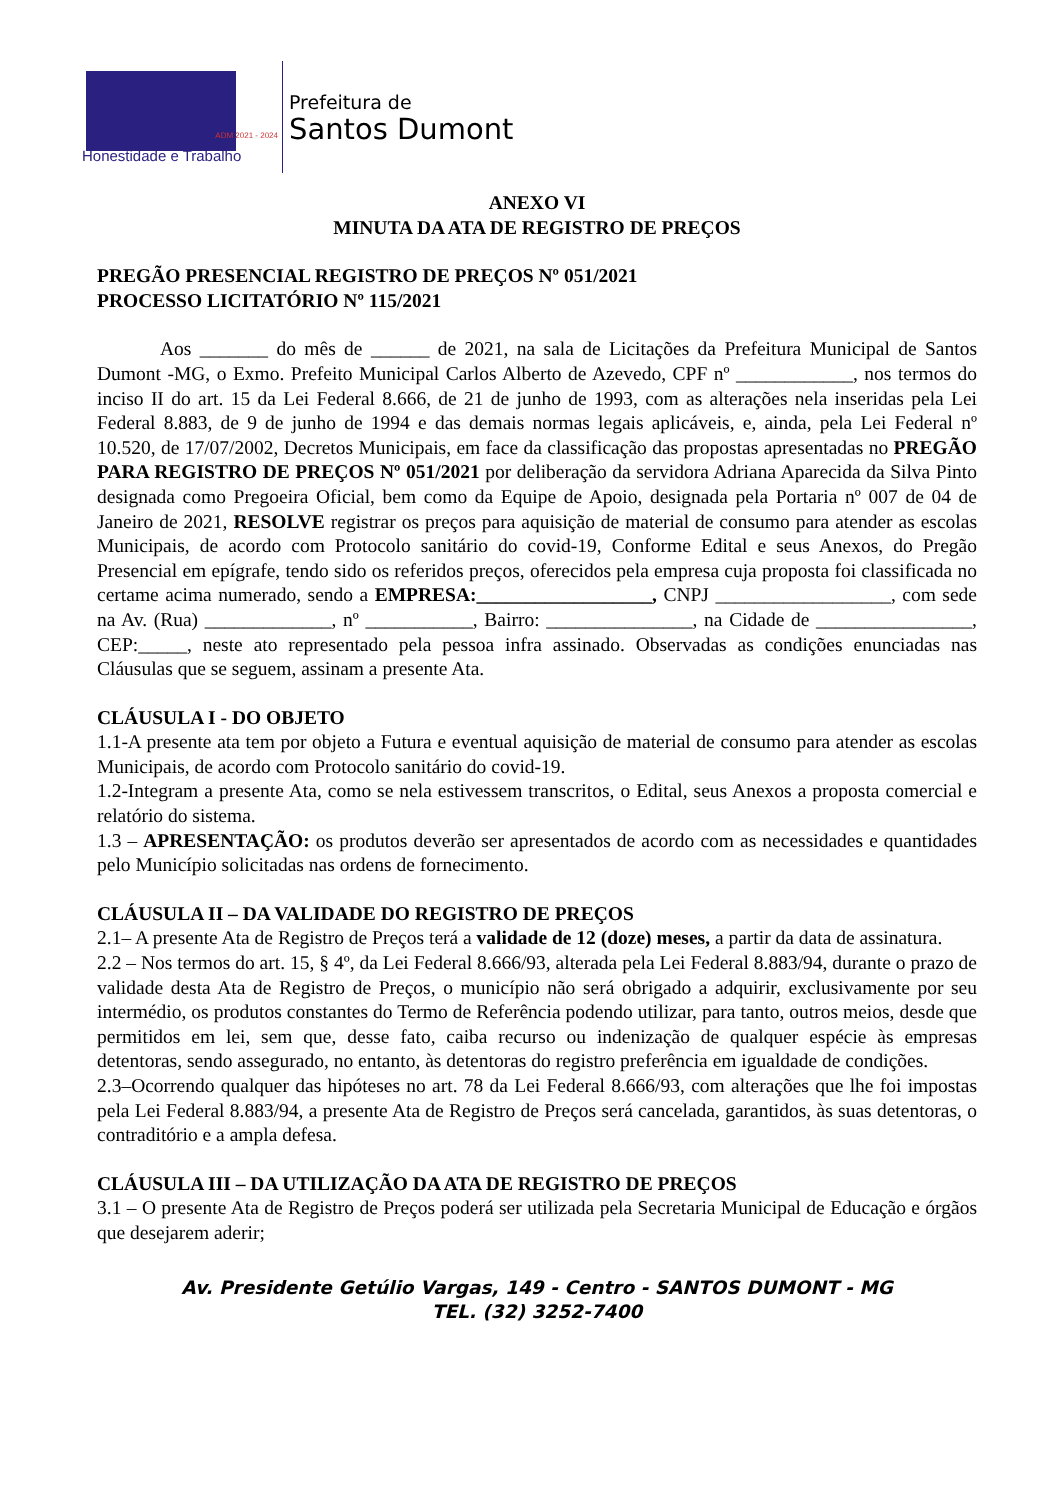ADM 2021 - 2024
Honestidade e Trabalho
Prefeitura de
Santos Dumont
ANEXO VI
MINUTA DA ATA DE REGISTRO DE PREÇOS
PREGÃO PRESENCIAL REGISTRO DE PREÇOS Nº 051/2021
PROCESSO LICITATÓRIO Nº 115/2021
Aos _______ do mês de ______ de 2021, na sala de Licitações da Prefeitura Municipal de Santos Dumont -MG, o Exmo. Prefeito Municipal Carlos Alberto de Azevedo, CPF nº ____________, nos termos do inciso II do art. 15 da Lei Federal 8.666, de 21 de junho de 1993, com as alterações nela inseridas pela Lei Federal 8.883, de 9 de junho de 1994 e das demais normas legais aplicáveis, e, ainda, pela Lei Federal nº 10.520, de 17/07/2002, Decretos Municipais, em face da classificação das propostas apresentadas no PREGÃO PARA REGISTRO DE PREÇOS Nº 051/2021 por deliberação da servidora Adriana Aparecida da Silva Pinto designada como Pregoeira Oficial, bem como da Equipe de Apoio, designada pela Portaria nº 007 de 04 de Janeiro de 2021, RESOLVE registrar os preços para aquisição de material de consumo para atender as escolas Municipais, de acordo com Protocolo sanitário do covid-19, Conforme Edital e seus Anexos, do Pregão Presencial em epígrafe, tendo sido os referidos preços, oferecidos pela empresa cuja proposta foi classificada no certame acima numerado, sendo a EMPRESA:__________________, CNPJ __________________, com sede na Av. (Rua) _____________, nº ___________, Bairro: _______________, na Cidade de ________________, CEP:_____, neste ato representado pela pessoa infra assinado. Observadas as condições enunciadas nas Cláusulas que se seguem, assinam a presente Ata.
CLÁUSULA I - DO OBJETO
1.1-A presente ata tem por objeto a Futura e eventual aquisição de material de consumo para atender as escolas Municipais, de acordo com Protocolo sanitário do covid-19.
1.2-Integram a presente Ata, como se nela estivessem transcritos, o Edital, seus Anexos a proposta comercial e relatório do sistema.
1.3 – APRESENTAÇÃO: os produtos deverão ser apresentados de acordo com as necessidades e quantidades pelo Município solicitadas nas ordens de fornecimento.
CLÁUSULA II – DA VALIDADE DO REGISTRO DE PREÇOS
2.1– A presente Ata de Registro de Preços terá a validade de 12 (doze) meses, a partir da data de assinatura.
2.2 – Nos termos do art. 15, § 4º, da Lei Federal 8.666/93, alterada pela Lei Federal 8.883/94, durante o prazo de validade desta Ata de Registro de Preços, o município não será obrigado a adquirir, exclusivamente por seu intermédio, os produtos constantes do Termo de Referência podendo utilizar, para tanto, outros meios, desde que permitidos em lei, sem que, desse fato, caiba recurso ou indenização de qualquer espécie às empresas detentoras, sendo assegurado, no entanto, às detentoras do registro preferência em igualdade de condições.
2.3–Ocorrendo qualquer das hipóteses no art. 78 da Lei Federal 8.666/93, com alterações que lhe foi impostas pela Lei Federal 8.883/94, a presente Ata de Registro de Preços será cancelada, garantidos, às suas detentoras, o contraditório e a ampla defesa.
CLÁUSULA III – DA UTILIZAÇÃO DA ATA DE REGISTRO DE PREÇOS
3.1 – O presente Ata de Registro de Preços poderá ser utilizada pela Secretaria Municipal de Educação e órgãos que desejarem aderir;
Av. Presidente Getúlio Vargas, 149 - Centro - SANTOS DUMONT - MG
TEL. (32) 3252-7400